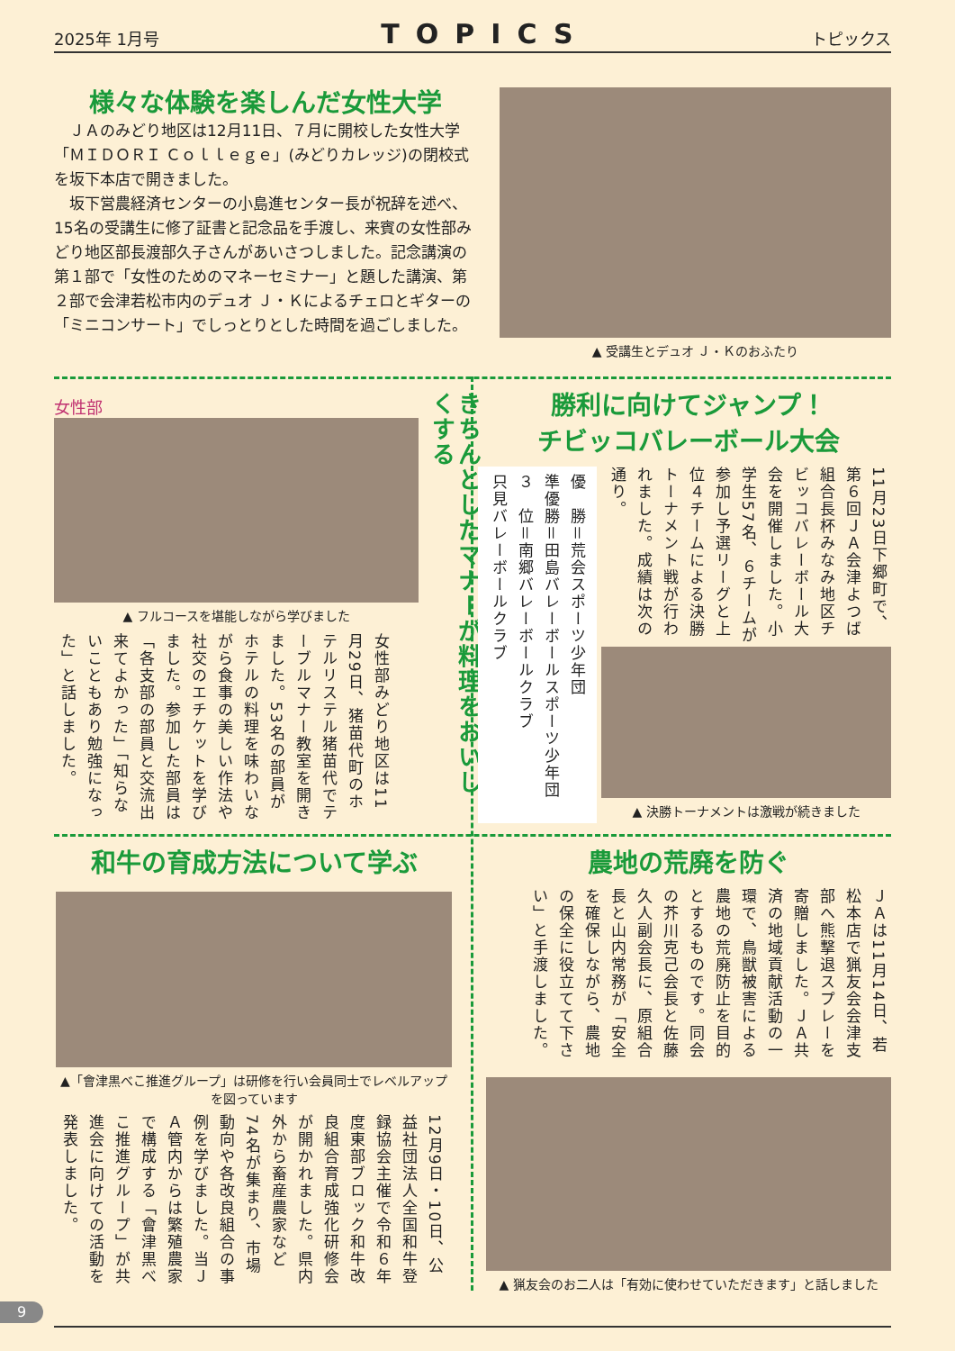2025年 1月号 TOPICS トピックス
様々な体験を楽しんだ女性大学
　ＪＡのみどり地区は12月11日、７月に開校した女性大学「ＭＩＤＯＲＩ Ｃｏｌｌｅｇｅ」(みどりカレッジ)の閉校式を坂下本店で開きました。
　坂下営農経済センターの小島進センター長が祝辞を述べ、15名の受講生に修了証書と記念品を手渡し、来賓の女性部みどり地区部長渡部久子さんがあいさつしました。記念講演の第１部で「女性のためのマネーセミナー」と題した講演、第２部で会津若松市内のデュオ Ｊ・Ｋによるチェロとギターの「ミニコンサート」でしっとりとした時間を過ごしました。
▲ 受講生とデュオ Ｊ・Ｋのおふたり
女性部
▲ フルコースを堪能しながら学びました
女性部みどり地区は11月29日、猪苗代町のホテルリステル猪苗代でテーブルマナー教室を開きました。53名の部員がホテルの料理を味わいながら食事の美しい作法や社交のエチケットを学びました。参加した部員は「各支部の部員と交流出来てよかった」「知らないこともあり勉強になった」と話しました。
きちんとしたマナーが料理をおいしくする
勝利に向けてジャンプ！
チビッコバレーボール大会
11月23日下郷町で、第６回ＪＡ会津よつば組合長杯みなみ地区チビッコバレーボール大会を開催しました。小学生57名、６チームが参加し予選リーグと上位４チームによる決勝トーナメント戦が行われました。成績は次の通り。
優　勝＝荒会スポーツ少年団
準優勝＝田島バレーボールスポーツ少年団
３　位＝南郷バレーボールクラブ
只見バレーボールクラブ
▲ 決勝トーナメントは激戦が続きました
和牛の育成方法について学ぶ
▲「會津黒べこ推進グループ」は研修を行い会員同士でレベルアップを図っています
12月9日・10日、公益社団法人全国和牛登録協会主催で令和６年度東部ブロック和牛改良組合育成強化研修会が開かれました。県内外から畜産農家など74名が集まり、市場動向や各改良組合の事例を学びました。当ＪＡ管内からは繁殖農家で構成する「會津黒べこ推進グループ」が共進会に向けての活動を発表しました。
農地の荒廃を防ぐ
ＪＡは11月14日、若松本店で猟友会会津支部へ熊撃退スプレーを寄贈しました。ＪＡ共済の地域貢献活動の一環で、鳥獣被害による農地の荒廃防止を目的とするものです。同会の芥川克己会長と佐藤久人副会長に、原組合長と山内常務が「安全を確保しながら、農地の保全に役立てて下さい」と手渡しました。
▲ 猟友会のお二人は「有効に使わせていただきます」と話しました
9